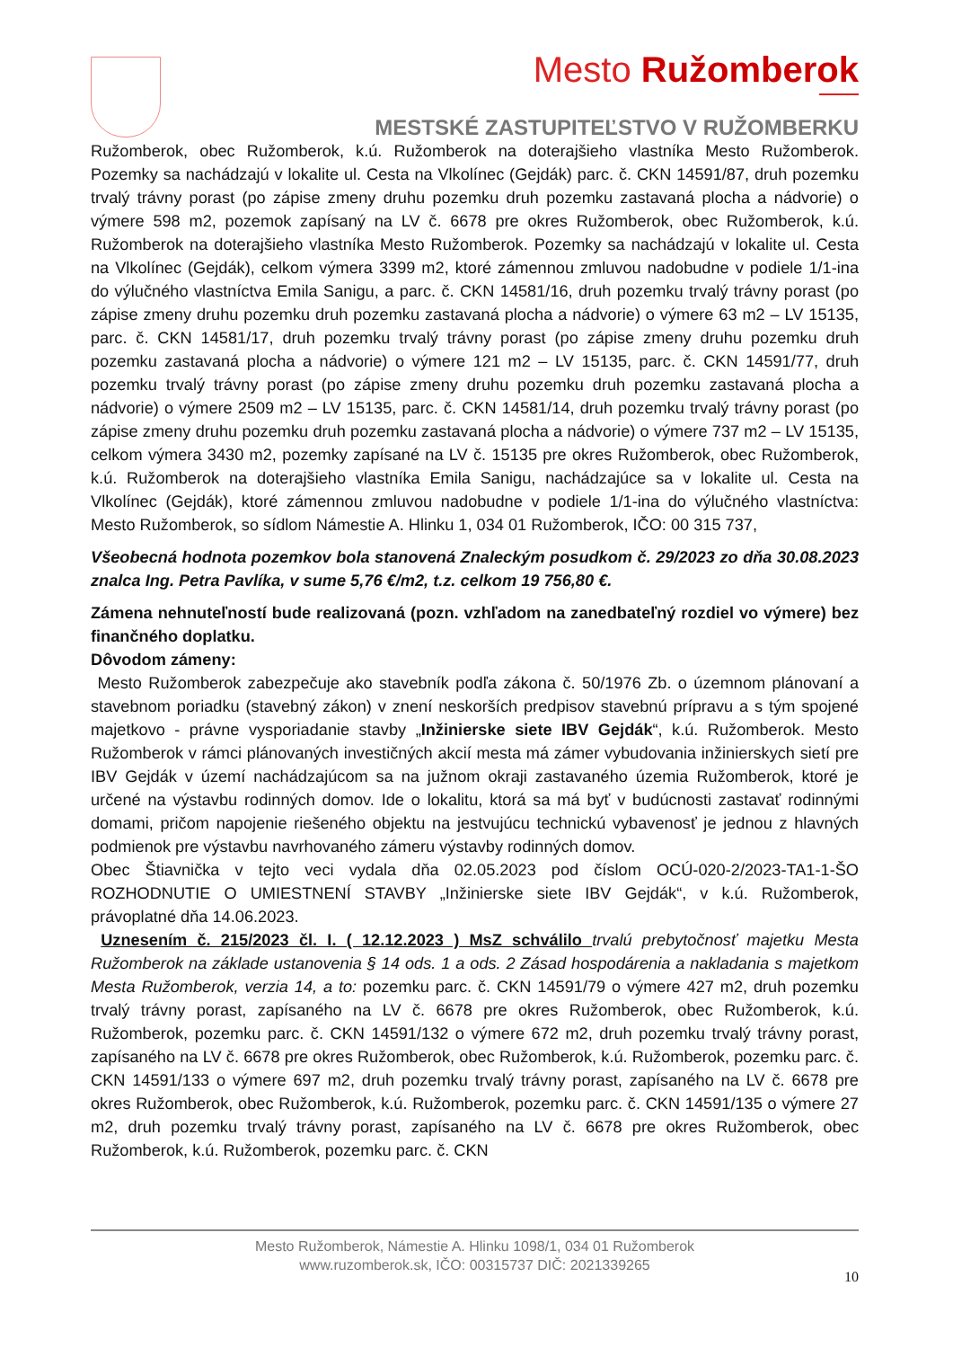Mesto Ružomberok
MESTSKÉ ZASTUPITEĽSTVO V RUŽOMBERKU
Ružomberok, obec Ružomberok, k.ú. Ružomberok na doterajšieho vlastníka Mesto Ružomberok. Pozemky sa nachádzajú v lokalite ul. Cesta na Vlkolínec (Gejdák) parc. č. CKN 14591/87, druh pozemku trvalý trávny porast (po zápise zmeny druhu pozemku druh pozemku zastavaná plocha a nádvorie) o výmere 598 m2, pozemok zapísaný na LV č. 6678 pre okres Ružomberok, obec Ružomberok, k.ú. Ružomberok na doterajšieho vlastníka Mesto Ružomberok. Pozemky sa nachádzajú v lokalite ul. Cesta na Vlkolínec (Gejdák), celkom výmera 3399 m2, ktoré zámennou zmluvou nadobudne v podiele 1/1-ina do výlučného vlastníctva Emila Sanigu, a parc. č. CKN 14581/16, druh pozemku trvalý trávny porast (po zápise zmeny druhu pozemku druh pozemku zastavaná plocha a nádvorie) o výmere 63 m2 – LV 15135, parc. č. CKN 14581/17, druh pozemku trvalý trávny porast (po zápise zmeny druhu pozemku druh pozemku zastavaná plocha a nádvorie) o výmere 121 m2 – LV 15135, parc. č. CKN 14591/77, druh pozemku trvalý trávny porast (po zápise zmeny druhu pozemku druh pozemku zastavaná plocha a nádvorie) o výmere 2509 m2 – LV 15135, parc. č. CKN 14581/14, druh pozemku trvalý trávny porast (po zápise zmeny druhu pozemku druh pozemku zastavaná plocha a nádvorie) o výmere 737 m2 – LV 15135, celkom výmera 3430 m2, pozemky zapísané na LV č. 15135 pre okres Ružomberok, obec Ružomberok, k.ú. Ružomberok na doterajšieho vlastníka Emila Sanigu, nachádzajúce sa v lokalite ul. Cesta na Vlkolínec (Gejdák), ktoré zámennou zmluvou nadobudne v podiele 1/1-ina do výlučného vlastníctva: Mesto Ružomberok, so sídlom Námestie A. Hlinku 1, 034 01 Ružomberok, IČO: 00 315 737,
Všeobecná hodnota pozemkov bola stanovená Znaleckým posudkom č. 29/2023 zo dňa 30.08.2023 znalca Ing. Petra Pavlíka, v sume 5,76 €/m2, t.z. celkom 19 756,80 €.
Zámena nehnuteľností bude realizovaná (pozn. vzhľadom na zanedbateľný rozdiel vo výmere) bez finančného doplatku.
Dôvodom zámeny:
Mesto Ružomberok zabezpečuje ako stavebník podľa zákona č. 50/1976 Zb. o územnom plánovaní a stavebnom poriadku (stavebný zákon) v znení neskorších predpisov stavebnú prípravu a s tým spojené majetkovo - právne vysporiadanie stavby „Inžinierske siete IBV Gejdák“, k.ú. Ružomberok. Mesto Ružomberok v rámci plánovaných investičných akcií mesta má zámer vybudovania inžinierskych sietí pre IBV Gejdák v území nachádzajúcom sa na južnom okraji zastavaného územia Ružomberok, ktoré je určené na výstavbu rodinných domov. Ide o lokalitu, ktorá sa má byť v budúcnosti zastavať rodinnými domami, pričom napojenie riešeného objektu na jestvujúcu technickú vybavenosť je jednou z hlavných podmienok pre výstavbu navrhovaného zámeru výstavby rodinných domov.
Obec Štiavnička v tejto veci vydala dňa 02.05.2023 pod číslom OCÚ-020-2/2023-TA1-1-ŠO ROZHODNUTIE O UMIESTNENÍ STAVBY „Inžinierske siete IBV Gejdák“, v k.ú. Ružomberok, právoplatné dňa 14.06.2023.
Uznesením č. 215/2023 čl. I. ( 12.12.2023 ) MsZ schválilo trvalú prebytočnosť majetku Mesta Ružomberok na základe ustanovenia § 14 ods. 1 a ods. 2 Zásad hospodárenia a nakladania s majetkom Mesta Ružomberok, verzia 14, a to: pozemku parc. č. CKN 14591/79 o výmere 427 m2, druh pozemku trvalý trávny porast, zapísaného na LV č. 6678 pre okres Ružomberok, obec Ružomberok, k.ú. Ružomberok, pozemku parc. č. CKN 14591/132 o výmere 672 m2, druh pozemku trvalý trávny porast, zapísaného na LV č. 6678 pre okres Ružomberok, obec Ružomberok, k.ú. Ružomberok, pozemku parc. č. CKN 14591/133 o výmere 697 m2, druh pozemku trvalý trávny porast, zapísaného na LV č. 6678 pre okres Ružomberok, obec Ružomberok, k.ú. Ružomberok, pozemku parc. č. CKN 14591/135 o výmere 27 m2, druh pozemku trvalý trávny porast, zapísaného na LV č. 6678 pre okres Ružomberok, obec Ružomberok, k.ú. Ružomberok, pozemku parc. č. CKN
Mesto Ružomberok, Námestie A. Hlinku 1098/1, 034 01 Ružomberok
www.ruzomberok.sk, IČO: 00315737 DIČ: 2021339265
10